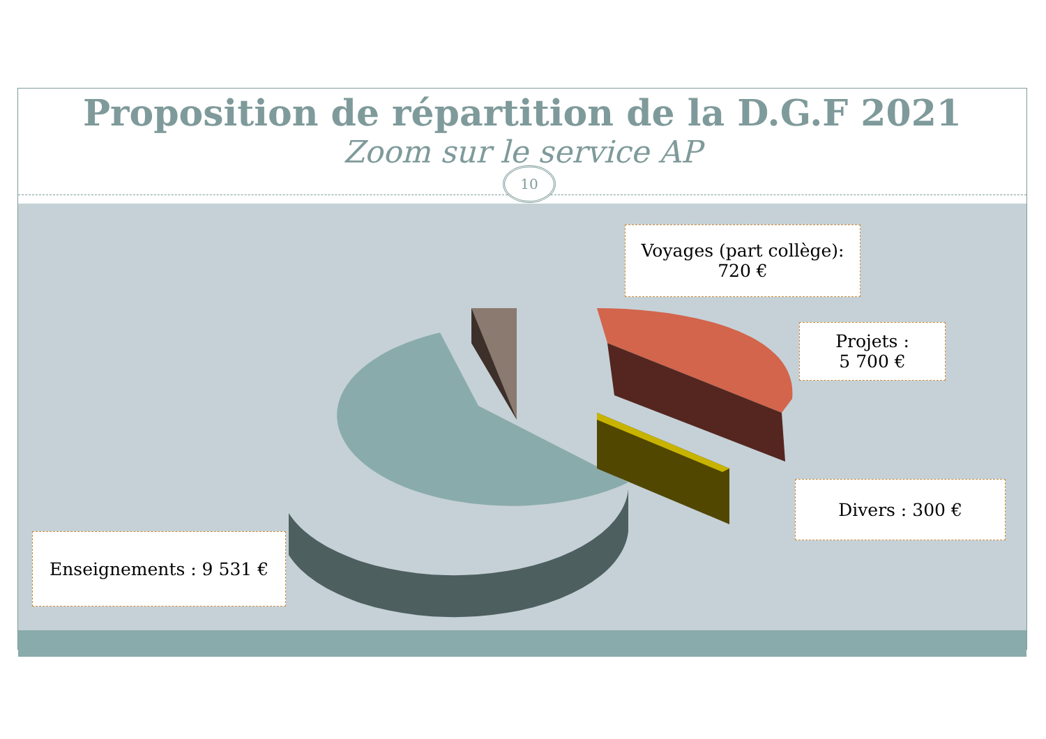Proposition de répartition de la D.G.F 2021
Zoom sur le service AP
10
Voyages (part collège):
720 €
Projets :
5 700 €
Divers : 300 €
Enseignements : 9 531 €